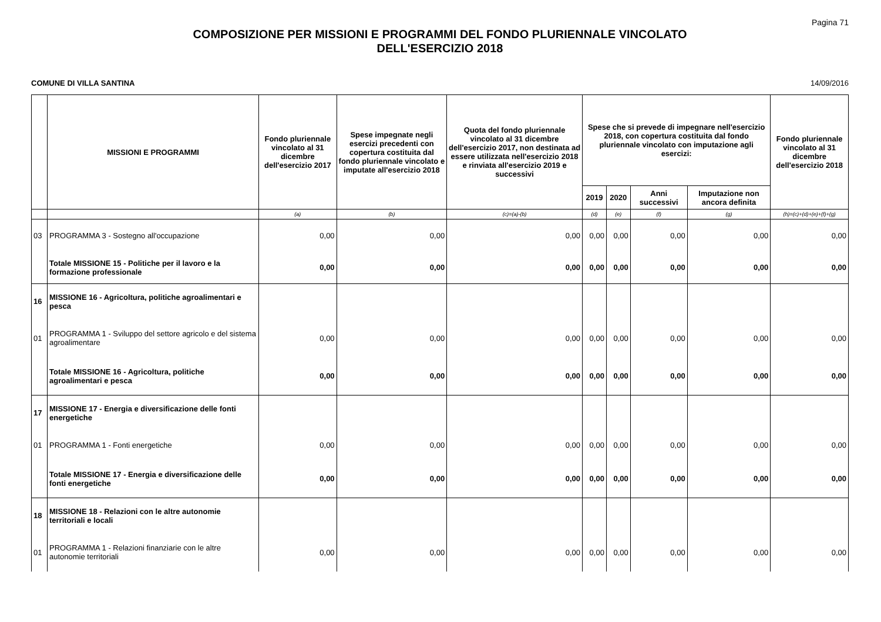Pagina 71
COMPOSIZIONE PER MISSIONI E PROGRAMMI DEL FONDO PLURIENNALE VINCOLATO
DELL'ESERCIZIO 2018
COMUNE DI VILLA SANTINA 14/09/2016
| | MISSIONI E PROGRAMMI | Fondo pluriennale vincolato al 31 dicembre dell'esercizio 2017 | Spese impegnate negli esercizi precedenti con copertura costituita dal fondo pluriennale vincolato e imputate all'esercizio 2018 | Quota del fondo pluriennale vincolato al 31 dicembre dell'esercizio 2017, non destinata ad essere utilizzata nell'esercizio 2018 e rinviata all'esercizio 2019 e successivi | Spese che si prevede di impegnare nell'esercizio 2018, con copertura costituita dal fondo pluriennale vincolato con imputazione agli esercizi: | | | | Fondo pluriennale vincolato al 31 dicembre dell'esercizio 2018 |
| --- | --- | --- | --- | --- | --- | --- | --- | --- | --- |
| | | | | | 2019 | 2020 | Anni successivi | Imputazione non ancora definita | |
| | | (a) | (b) | (c)=(a)-(b) | (d) | (e) | (f) | (g) | (h)=(c)+(d)+(e)+(f)+(g) |
| 03 | PROGRAMMA 3 - Sostegno all'occupazione | 0,00 | 0,00 | 0,00 | 0,00 | 0,00 | 0,00 | 0,00 | 0,00 |
| | Totale MISSIONE 15 - Politiche per il lavoro e la formazione professionale | 0,00 | 0,00 | 0,00 | 0,00 | 0,00 | 0,00 | 0,00 | 0,00 |
| 16 | MISSIONE 16 - Agricoltura, politiche agroalimentari e pesca | | | | | | | | |
| 01 | PROGRAMMA 1 - Sviluppo del settore agricolo e del sistema agroalimentare | 0,00 | 0,00 | 0,00 | 0,00 | 0,00 | 0,00 | 0,00 | 0,00 |
| | Totale MISSIONE 16 - Agricoltura, politiche agroalimentari e pesca | 0,00 | 0,00 | 0,00 | 0,00 | 0,00 | 0,00 | 0,00 | 0,00 |
| 17 | MISSIONE 17 - Energia e diversificazione delle fonti energetiche | | | | | | | | |
| 01 | PROGRAMMA 1 - Fonti energetiche | 0,00 | 0,00 | 0,00 | 0,00 | 0,00 | 0,00 | 0,00 | 0,00 |
| | Totale MISSIONE 17 - Energia e diversificazione delle fonti energetiche | 0,00 | 0,00 | 0,00 | 0,00 | 0,00 | 0,00 | 0,00 | 0,00 |
| 18 | MISSIONE 18 - Relazioni con le altre autonomie territoriali e locali | | | | | | | | |
| 01 | PROGRAMMA 1 - Relazioni finanziarie con le altre autonomie territoriali | 0,00 | 0,00 | 0,00 | 0,00 | 0,00 | 0,00 | 0,00 | 0,00 |